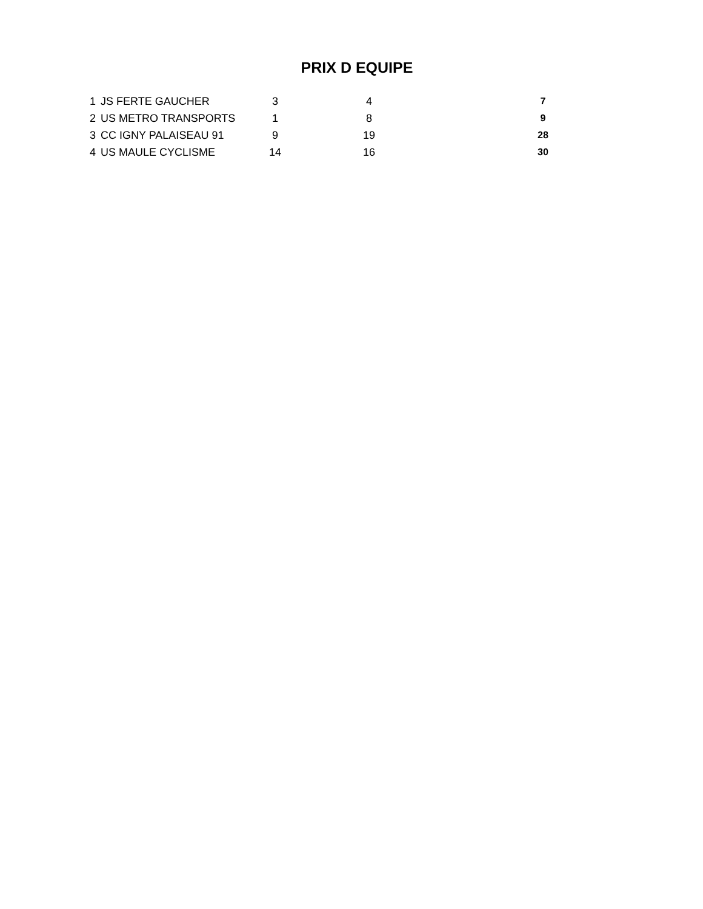PRIX D EQUIPE
| 1 | JS FERTE GAUCHER | 3 | 4 | 7 |
| 2 | US METRO TRANSPORTS | 1 | 8 | 9 |
| 3 | CC IGNY PALAISEAU 91 | 9 | 19 | 28 |
| 4 | US MAULE CYCLISME | 14 | 16 | 30 |